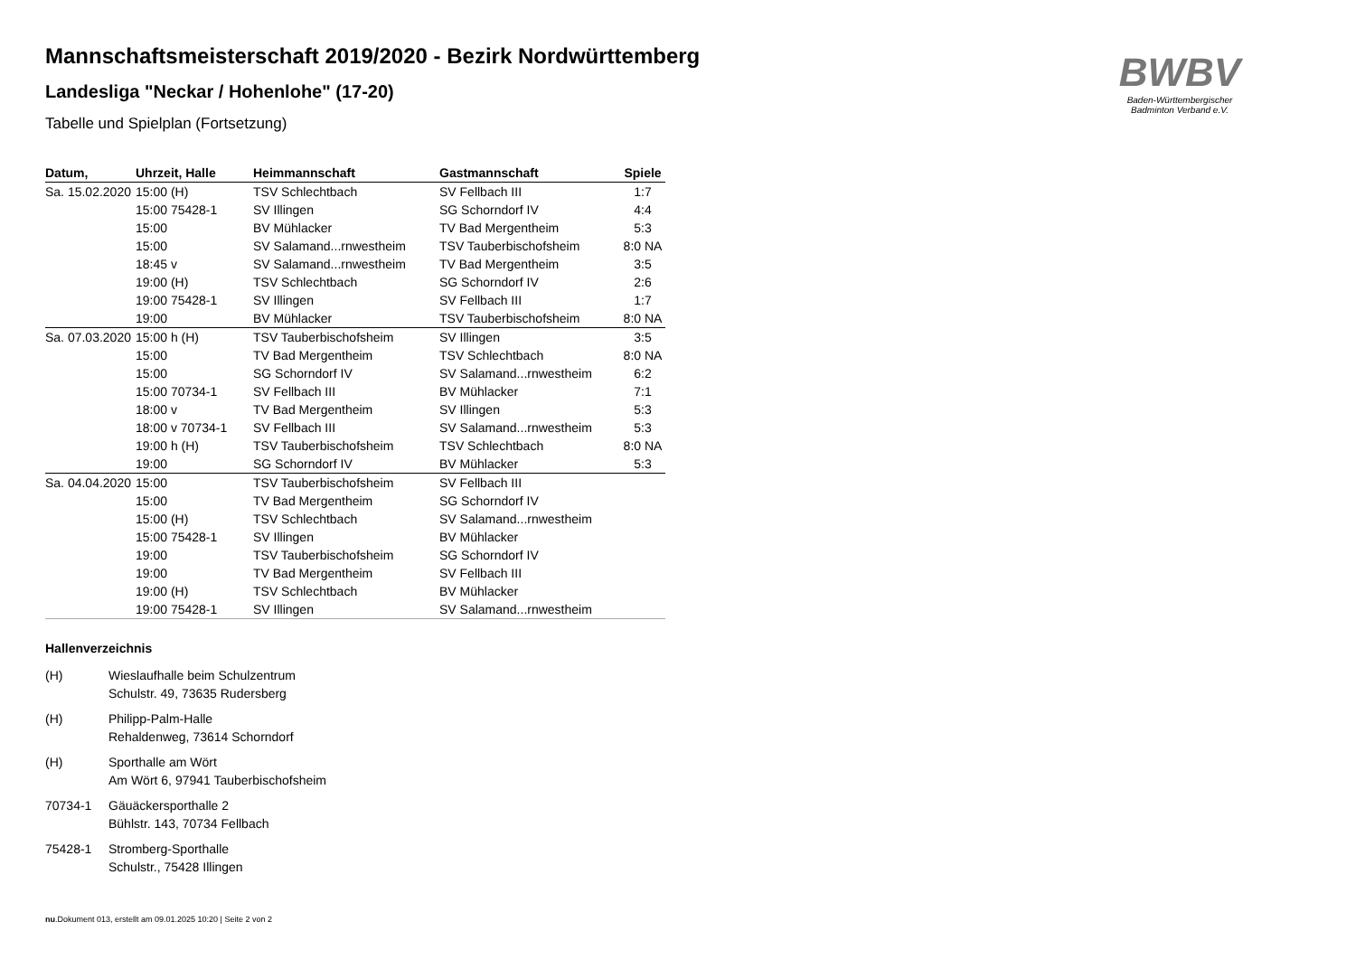BWBV
Baden-Württembergischer
Badminton Verband e.V.
Mannschaftsmeisterschaft 2019/2020 - Bezirk Nordwürttemberg
Landesliga "Neckar / Hohenlohe" (17-20)
Tabelle und Spielplan (Fortsetzung)
| Datum, | Uhrzeit, Halle | Heimmannschaft | Gastmannschaft | Spiele |
| --- | --- | --- | --- | --- |
| Sa. 15.02.2020 | 15:00 (H) | TSV Schlechtbach | SV Fellbach III | 1:7 |
| | 15:00 75428-1 | SV Illingen | SG Schorndorf IV | 4:4 |
| | 15:00 | BV Mühlacker | TV Bad Mergentheim | 5:3 |
| | 15:00 | SV Salamand...rnwestheim | TSV Tauberbischofsheim | 8:0 NA |
| | 18:45 v | SV Salamand...rnwestheim | TV Bad Mergentheim | 3:5 |
| | 19:00 (H) | TSV Schlechtbach | SG Schorndorf IV | 2:6 |
| | 19:00 75428-1 | SV Illingen | SV Fellbach III | 1:7 |
| | 19:00 | BV Mühlacker | TSV Tauberbischofsheim | 8:0 NA |
| Sa. 07.03.2020 | 15:00 h (H) | TSV Tauberbischofsheim | SV Illingen | 3:5 |
| | 15:00 | TV Bad Mergentheim | TSV Schlechtbach | 8:0 NA |
| | 15:00 | SG Schorndorf IV | SV Salamand...rnwestheim | 6:2 |
| | 15:00 70734-1 | SV Fellbach III | BV Mühlacker | 7:1 |
| | 18:00 v | TV Bad Mergentheim | SV Illingen | 5:3 |
| | 18:00 v 70734-1 | SV Fellbach III | SV Salamand...rnwestheim | 5:3 |
| | 19:00 h (H) | TSV Tauberbischofsheim | TSV Schlechtbach | 8:0 NA |
| | 19:00 | SG Schorndorf IV | BV Mühlacker | 5:3 |
| Sa. 04.04.2020 | 15:00 | TSV Tauberbischofsheim | SV Fellbach III | |
| | 15:00 | TV Bad Mergentheim | SG Schorndorf IV | |
| | 15:00 (H) | TSV Schlechtbach | SV Salamand...rnwestheim | |
| | 15:00 75428-1 | SV Illingen | BV Mühlacker | |
| | 19:00 | TSV Tauberbischofsheim | SG Schorndorf IV | |
| | 19:00 | TV Bad Mergentheim | SV Fellbach III | |
| | 19:00 (H) | TSV Schlechtbach | BV Mühlacker | |
| | 19:00 75428-1 | SV Illingen | SV Salamand...rnwestheim | |
Hallenverzeichnis
(H) Wieslaufhalle beim Schulzentrum
Schulstr. 49, 73635 Rudersberg
(H) Philipp-Palm-Halle
Rehaldenweg, 73614 Schorndorf
(H) Sporthalle am Wört
Am Wört 6, 97941 Tauberbischofsheim
70734-1 Gäuäckersporthalle 2
Bühlstr. 143, 70734 Fellbach
75428-1 Stromberg-Sporthalle
Schulstr., 75428 Illingen
nu.Dokument 013, erstellt am 09.01.2025 10:20 | Seite 2 von 2